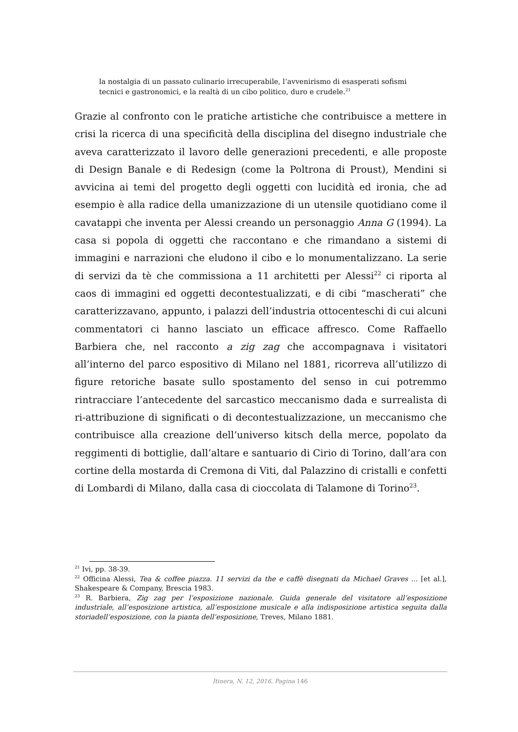la nostalgia di un passato culinario irrecuperabile, l’avvenirismo di esasperati sofismi tecnici e gastronomici, e la realtà di un cibo politico, duro e crudele.<sup>21</sup>
Grazie al confronto con le pratiche artistiche che contribuisce a mettere in crisi la ricerca di una specificità della disciplina del disegno industriale che aveva caratterizzato il lavoro delle generazioni precedenti, e alle proposte di Design Banale e di Redesign (come la Poltrona di Proust), Mendini si avvicina ai temi del progetto degli oggetti con lucidità ed ironia, che ad esempio è alla radice della umanizzazione di un utensile quotidiano come il cavatappi che inventa per Alessi creando un personaggio Anna G (1994). La casa si popola di oggetti che raccontano e che rimandano a sistemi di immagini e narrazioni che eludono il cibo e lo monumentalizzano. La serie di servizi da tè che commissiona a 11 architetti per Alessi<sup>22</sup> ci riporta al caos di immagini ed oggetti decontestualizzati, e di cibi “mascherati” che caratterizzavano, appunto, i palazzi dell’industria ottocenteschi di cui alcuni commentatori ci hanno lasciato un efficace affresco. Come Raffaello Barbiera che, nel racconto a zig zag che accompagnava i visitatori all’interno del parco espositivo di Milano nel 1881, ricorreva all’utilizzo di figure retoriche basate sullo spostamento del senso in cui potremmo rintracciare l’antecedente del sarcastico meccanismo dada e surrealista di ri-attribuzione di significati o di decontestualizzazione, un meccanismo che contribuisce alla creazione dell’universo kitsch della merce, popolato da reggimenti di bottiglie, dall’altare e santuario di Cirio di Torino, dall’ara con cortine della mostarda di Cremona di Viti, dal Palazzino di cristalli e confetti di Lombardi di Milano, dalla casa di cioccolata di Talamone di Torino<sup>23</sup>.
<sup>21</sup> Ivi, pp. 38-39.
<sup>22</sup> Officina Alessi, Tea & coffee piazza. 11 servizi da the e caffè disegnati da Michael Graves ... [et al.], Shakespeare & Company, Brescia 1983.
<sup>23</sup> R. Barbiera, Zig zag per l’esposizione nazionale. Guida generale del visitatore all’esposizione industriale, all’esposizione artistica, all’esposizione musicale e alla indisposizione artistica seguita dalla storiadell’esposizione, con la pianta dell’esposizione, Treves, Milano 1881.
Itinera, N. 12, 2016. Pagina 146